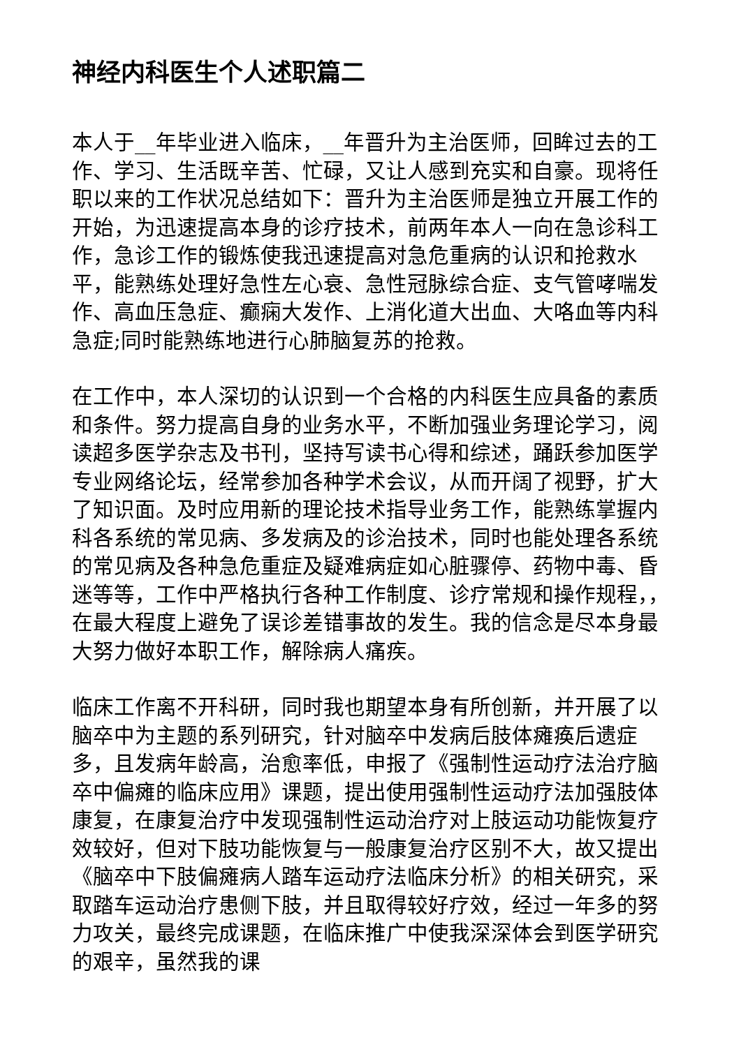神经内科医生个人述职篇二
本人于__年毕业进入临床，__年晋升为主治医师，回眸过去的工作、学习、生活既辛苦、忙碌，又让人感到充实和自豪。现将任职以来的工作状况总结如下：晋升为主治医师是独立开展工作的开始，为迅速提高本身的诊疗技术，前两年本人一向在急诊科工作，急诊工作的锻炼使我迅速提高对急危重病的认识和抢救水平，能熟练处理好急性左心衰、急性冠脉综合症、支气管哮喘发作、高血压急症、癫痫大发作、上消化道大出血、大咯血等内科急症;同时能熟练地进行心肺脑复苏的抢救。
在工作中，本人深切的认识到一个合格的内科医生应具备的素质和条件。努力提高自身的业务水平，不断加强业务理论学习，阅读超多医学杂志及书刊，坚持写读书心得和综述，踊跃参加医学专业网络论坛，经常参加各种学术会议，从而开阔了视野，扩大了知识面。及时应用新的理论技术指导业务工作，能熟练掌握内科各系统的常见病、多发病及的诊治技术，同时也能处理各系统的常见病及各种急危重症及疑难病症如心脏骤停、药物中毒、昏迷等等，工作中严格执行各种工作制度、诊疗常规和操作规程，，在最大程度上避免了误诊差错事故的发生。我的信念是尽本身最大努力做好本职工作，解除病人痛疾。
临床工作离不开科研，同时我也期望本身有所创新，并开展了以脑卒中为主题的系列研究，针对脑卒中发病后肢体瘫痪后遗症多，且发病年龄高，治愈率低，申报了《强制性运动疗法治疗脑卒中偏瘫的临床应用》课题，提出使用强制性运动疗法加强肢体康复，在康复治疗中发现强制性运动治疗对上肢运动功能恢复疗效较好，但对下肢功能恢复与一般康复治疗区别不大，故又提出《脑卒中下肢偏瘫病人踏车运动疗法临床分析》的相关研究，采取踏车运动治疗患侧下肢，并且取得较好疗效，经过一年多的努力攻关，最终完成课题，在临床推广中使我深深体会到医学研究的艰辛，虽然我的课